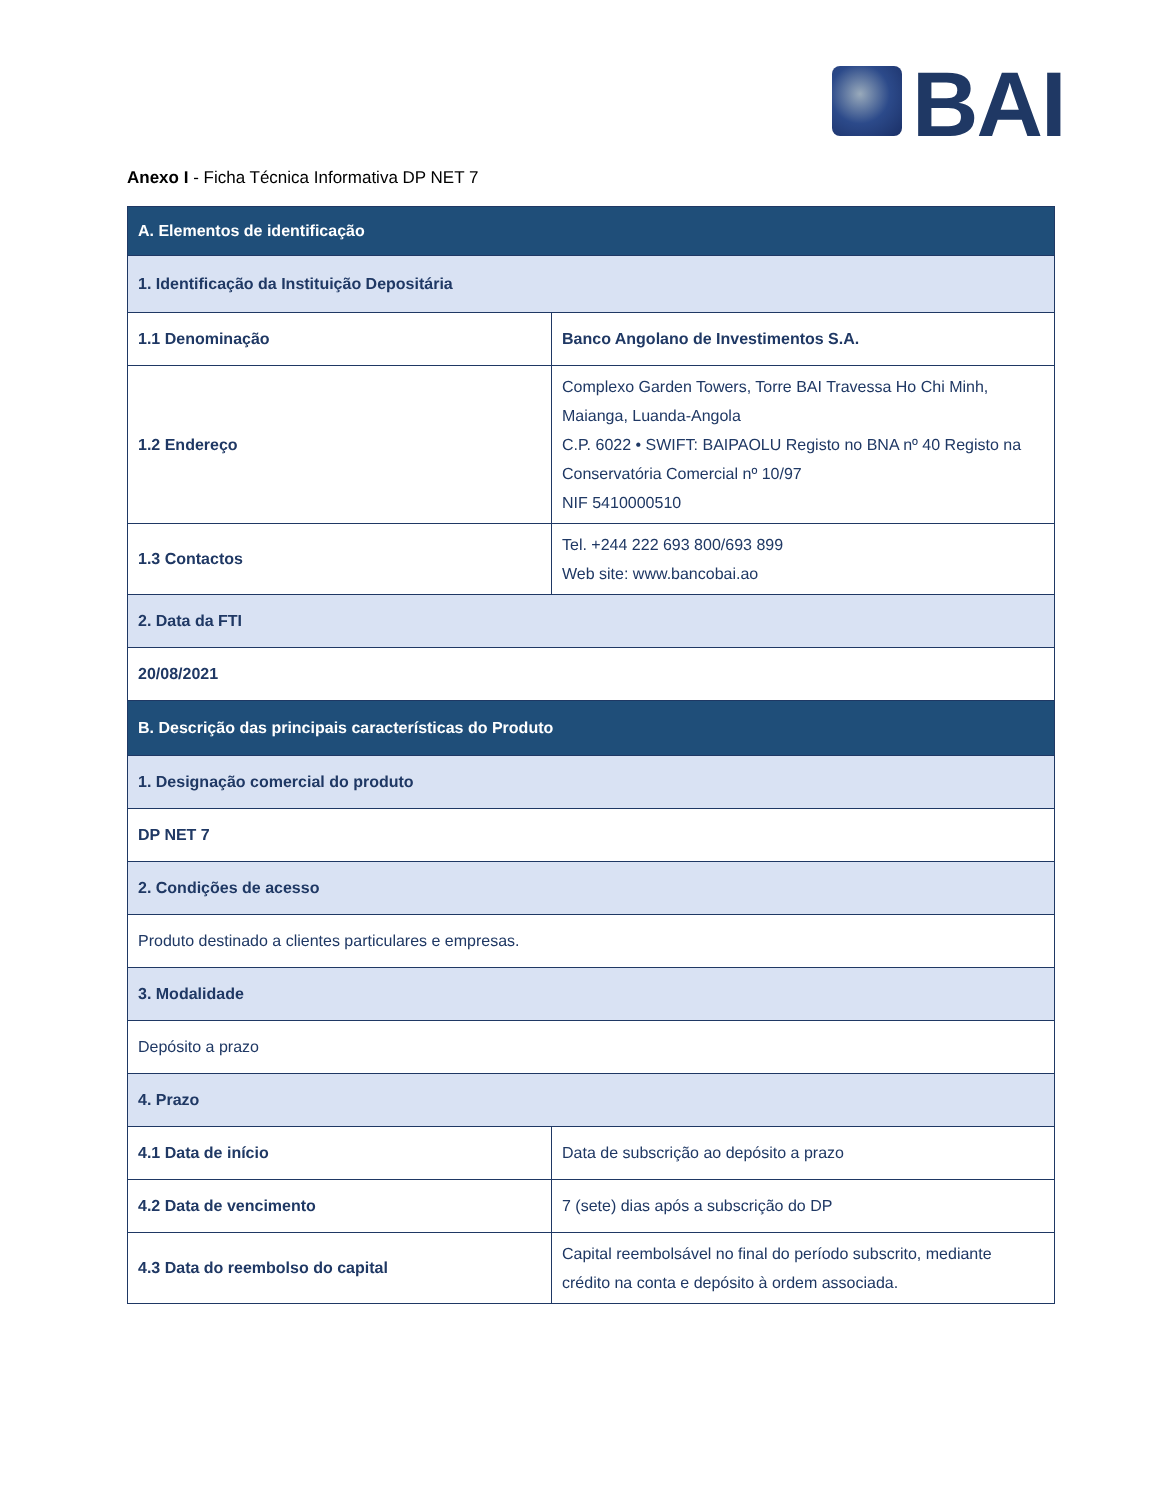BAI
Anexo I - Ficha Técnica Informativa DP NET 7
| A. Elementos de identificação | |
| 1. Identificação da Instituição Depositária | |
| 1.1 Denominação | Banco Angolano de Investimentos S.A. |
| 1.2 Endereço | Complexo Garden Towers, Torre BAI Travessa Ho Chi Minh, Maianga, Luanda-Angola C.P. 6022 • SWIFT: BAIPAOLU Registo no BNA nº 40 Registo na Conservatória Comercial nº 10/97 NIF 5410000510 |
| 1.3 Contactos | Tel. +244 222 693 800/693 899 Web site: www.bancobai.ao |
| 2. Data da FTI | |
| 20/08/2021 | |
| B. Descrição das principais características do Produto | |
| 1. Designação comercial do produto | |
| DP NET 7 | |
| 2. Condições de acesso | |
| Produto destinado a clientes particulares e empresas. | |
| 3. Modalidade | |
| Depósito a prazo | |
| 4. Prazo | |
| 4.1 Data de início | Data de subscrição ao depósito a prazo |
| 4.2 Data de vencimento | 7 (sete) dias após a subscrição do DP |
| 4.3 Data do reembolso do capital | Capital reembolsável no final do período subscrito, mediante crédito na conta e depósito à ordem associada. |